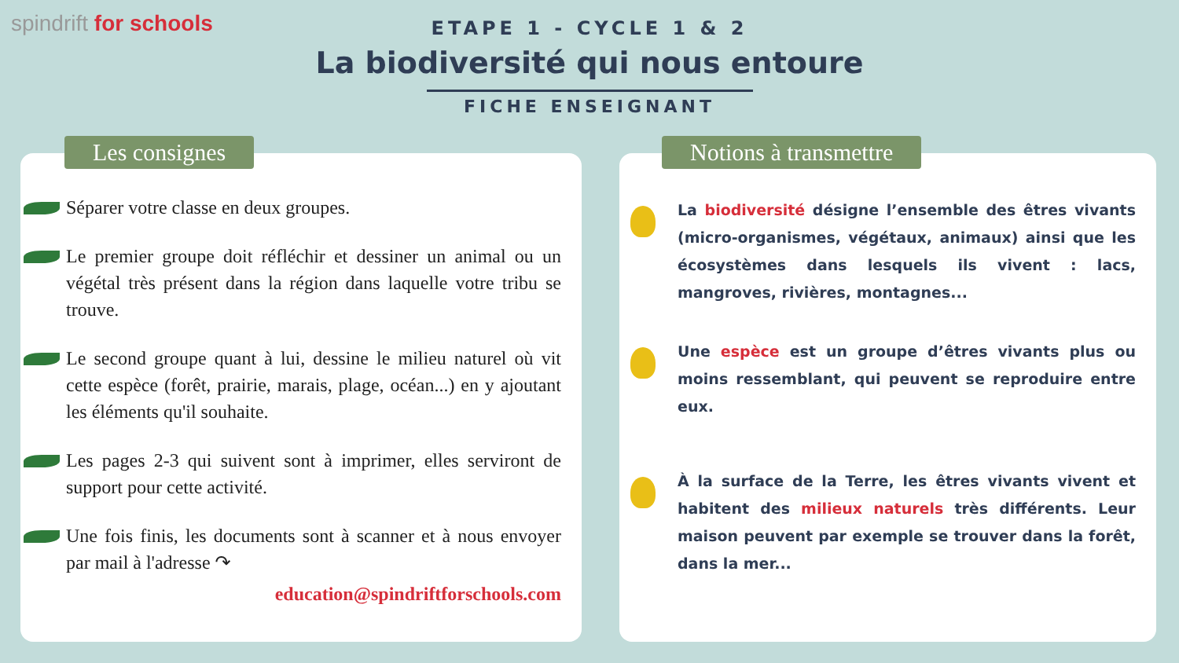spindrift for schools
ETAPE 1 - CYCLE 1 & 2
La biodiversité qui nous entoure
FICHE ENSEIGNANT
Les consignes
Séparer votre classe en deux groupes.
Le premier groupe doit réfléchir et dessiner un animal ou un végétal très présent dans la région dans laquelle votre tribu se trouve.
Le second groupe quant à lui, dessine le milieu naturel où vit cette espèce (forêt, prairie, marais, plage, océan...) en y ajoutant les éléments qu'il souhaite.
Les pages 2-3 qui suivent sont à imprimer, elles serviront de support pour cette activité.
Une fois finis, les documents sont à scanner et à nous envoyer par mail à l'adresse ↷
education@spindriftforschools.com
Notions à transmettre
La biodiversité désigne l’ensemble des êtres vivants (micro-organismes, végétaux, animaux) ainsi que les écosystèmes dans lesquels ils vivent : lacs, mangroves, rivières, montagnes...
Une espèce est un groupe d’êtres vivants plus ou moins ressemblant, qui peuvent se reproduire entre eux.
À la surface de la Terre, les êtres vivants vivent et habitent des milieux naturels très différents. Leur maison peuvent par exemple se trouver dans la forêt, dans la mer...